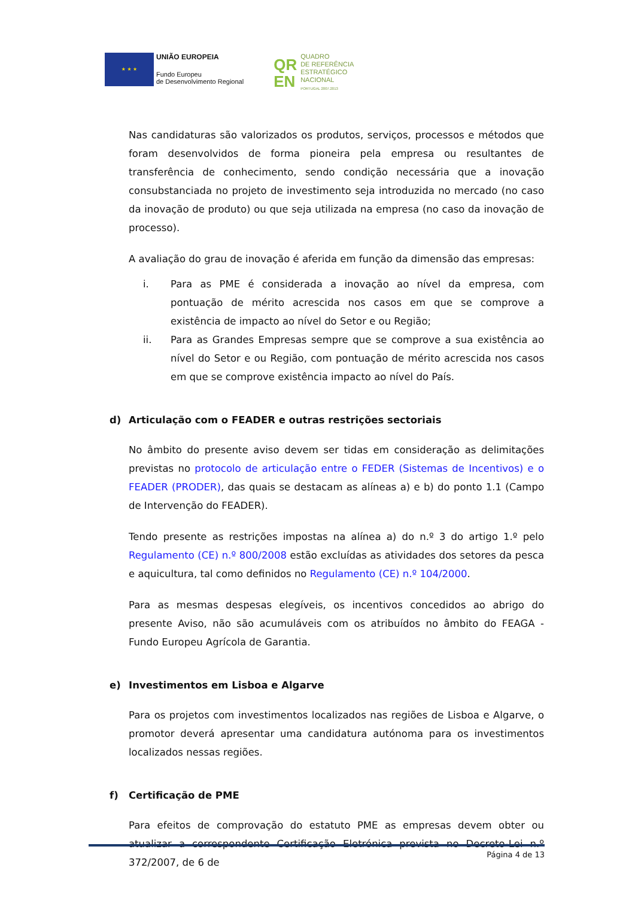★ ★ ★
UNIÃO EUROPEIA
Fundo Europeu
de Desenvolvimento Regional
QR
EN
QUADRO
DE REFERÊNCIA
ESTRATÉGICO
NACIONAL
PORTUGAL 2007.2013
Nas candidaturas são valorizados os produtos, serviços, processos e métodos que foram desenvolvidos de forma pioneira pela empresa ou resultantes de transferência de conhecimento, sendo condição necessária que a inovação consubstanciada no projeto de investimento seja introduzida no mercado (no caso da inovação de produto) ou que seja utilizada na empresa (no caso da inovação de processo).
A avaliação do grau de inovação é aferida em função da dimensão das empresas:
i. Para as PME é considerada a inovação ao nível da empresa, com pontuação de mérito acrescida nos casos em que se comprove a existência de impacto ao nível do Setor e ou Região;
ii. Para as Grandes Empresas sempre que se comprove a sua existência ao nível do Setor e ou Região, com pontuação de mérito acrescida nos casos em que se comprove existência impacto ao nível do País.
d) Articulação com o FEADER e outras restrições sectoriais
No âmbito do presente aviso devem ser tidas em consideração as delimitações previstas no protocolo de articulação entre o FEDER (Sistemas de Incentivos) e o FEADER (PRODER), das quais se destacam as alíneas a) e b) do ponto 1.1 (Campo de Intervenção do FEADER).
Tendo presente as restrições impostas na alínea a) do n.º 3 do artigo 1.º pelo Regulamento (CE) n.º 800/2008 estão excluídas as atividades dos setores da pesca e aquicultura, tal como definidos no Regulamento (CE) n.º 104/2000.
Para as mesmas despesas elegíveis, os incentivos concedidos ao abrigo do presente Aviso, não são acumuláveis com os atribuídos no âmbito do FEAGA - Fundo Europeu Agrícola de Garantia.
e) Investimentos em Lisboa e Algarve
Para os projetos com investimentos localizados nas regiões de Lisboa e Algarve, o promotor deverá apresentar uma candidatura autónoma para os investimentos localizados nessas regiões.
f) Certificação de PME
Para efeitos de comprovação do estatuto PME as empresas devem obter ou atualizar a correspondente Certificação Eletrónica prevista no Decreto-Lei n.º 372/2007, de 6 de
Página 4 de 13